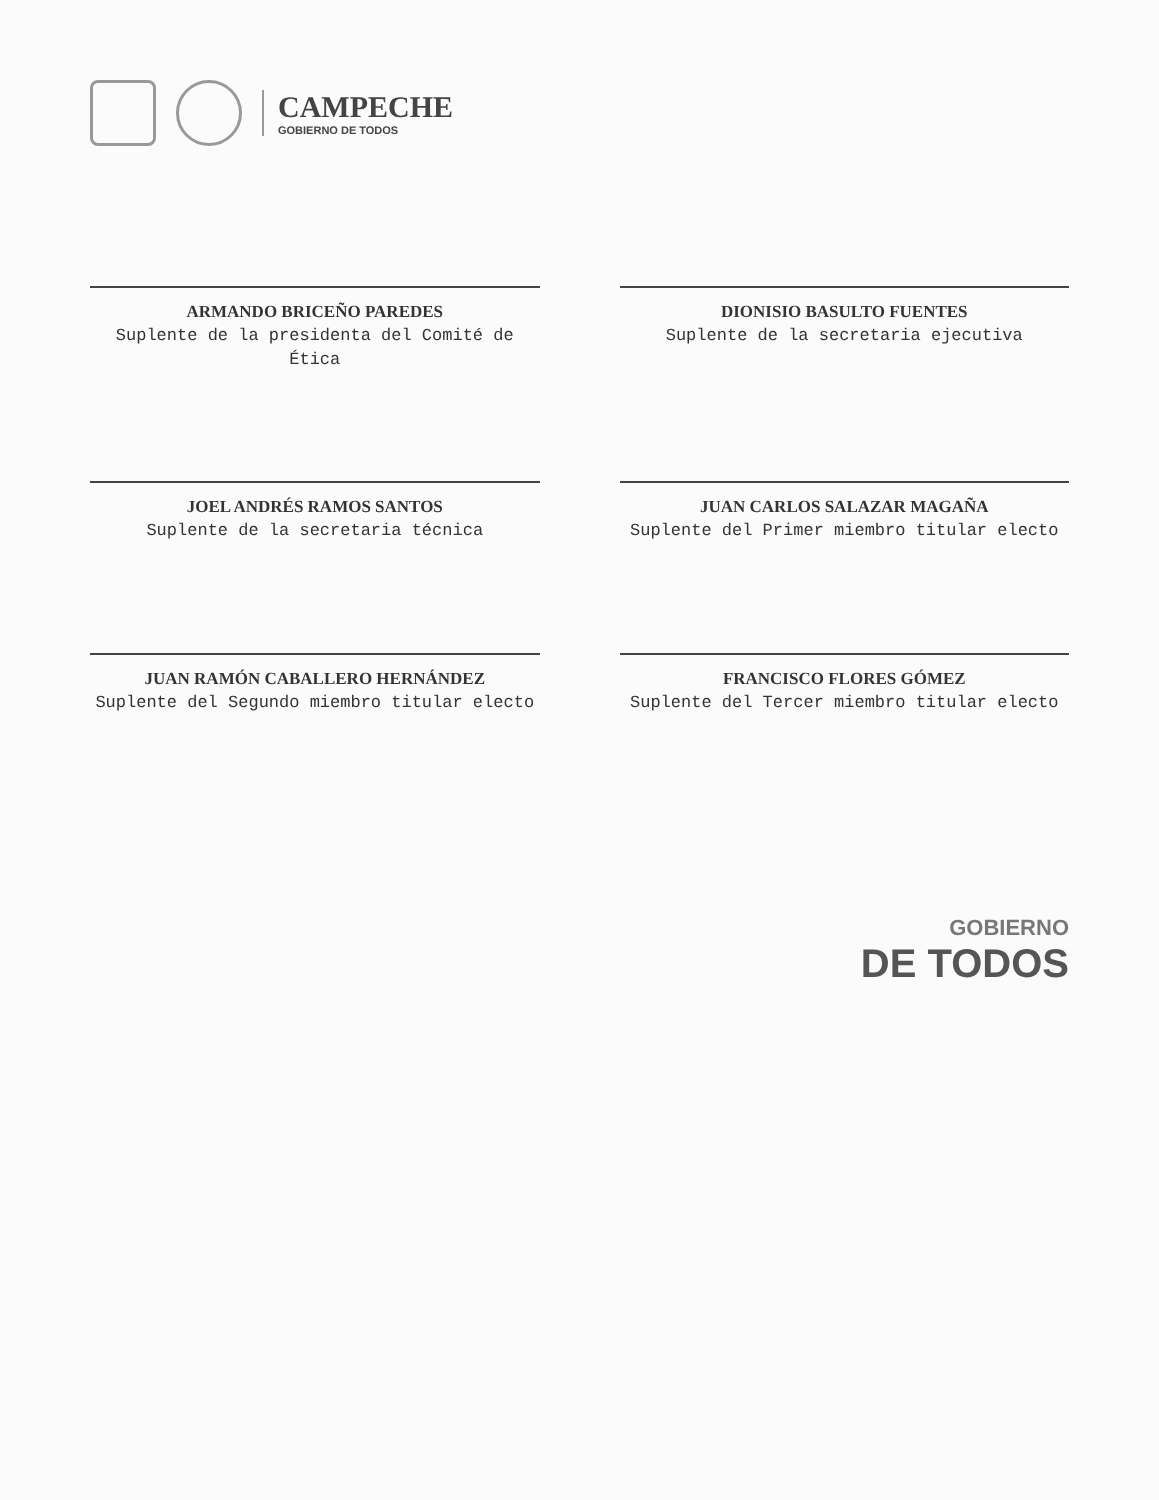CAMPECHE
GOBIERNO DE TODOS
ARMANDO BRICEÑO PAREDES
Suplente de la presidenta del Comité de Ética
DIONISIO BASULTO FUENTES
Suplente de la secretaria ejecutiva
JOEL ANDRÉS RAMOS SANTOS
Suplente de la secretaria técnica
JUAN CARLOS SALAZAR MAGAÑA
Suplente del Primer miembro titular electo
JUAN RAMÓN CABALLERO HERNÁNDEZ
Suplente del Segundo miembro titular electo
FRANCISCO FLORES GÓMEZ
Suplente del Tercer miembro titular electo
GOBIERNO
DE TODOS